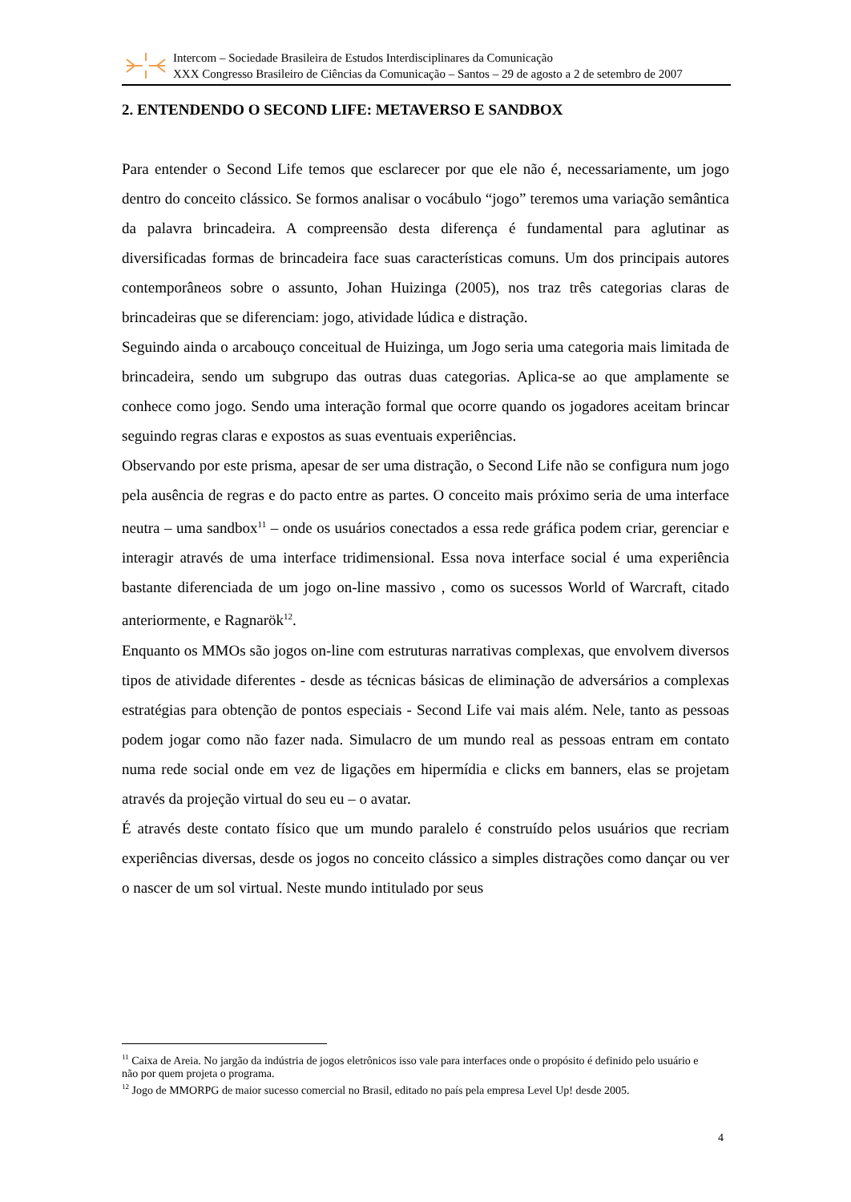Intercom – Sociedade Brasileira de Estudos Interdisciplinares da Comunicação
XXX Congresso Brasileiro de Ciências da Comunicação – Santos – 29 de agosto a 2 de setembro de 2007
2. ENTENDENDO O SECOND LIFE: METAVERSO E SANDBOX
Para entender o Second Life temos que esclarecer por que ele não é, necessariamente, um jogo dentro do conceito clássico. Se formos analisar o vocábulo “jogo” teremos uma variação semântica da palavra brincadeira. A compreensão desta diferença é fundamental para aglutinar as diversificadas formas de brincadeira face suas características comuns. Um dos principais autores contemporâneos sobre o assunto, Johan Huizinga (2005), nos traz três categorias claras de brincadeiras que se diferenciam: jogo, atividade lúdica e distração.
Seguindo ainda o arcabouço conceitual de Huizinga, um Jogo seria uma categoria mais limitada de brincadeira, sendo um subgrupo das outras duas categorias. Aplica-se ao que amplamente se conhece como jogo. Sendo uma interação formal que ocorre quando os jogadores aceitam brincar seguindo regras claras e expostos as suas eventuais experiências.
Observando por este prisma, apesar de ser uma distração, o Second Life não se configura num jogo pela ausência de regras e do pacto entre as partes. O conceito mais próximo seria de uma interface neutra – uma sandbox<sup>11</sup> – onde os usuários conectados a essa rede gráfica podem criar, gerenciar e interagir através de uma interface tridimensional. Essa nova interface social é uma experiência bastante diferenciada de um jogo on-line massivo , como os sucessos World of Warcraft, citado anteriormente, e Ragnarök<sup>12</sup>.
Enquanto os MMOs são jogos on-line com estruturas narrativas complexas, que envolvem diversos tipos de atividade diferentes - desde as técnicas básicas de eliminação de adversários a complexas estratégias para obtenção de pontos especiais - Second Life vai mais além. Nele, tanto as pessoas podem jogar como não fazer nada. Simulacro de um mundo real as pessoas entram em contato numa rede social onde em vez de ligações em hipermídia e clicks em banners, elas se projetam através da projeção virtual do seu eu – o avatar.
É através deste contato físico que um mundo paralelo é construído pelos usuários que recriam experiências diversas, desde os jogos no conceito clássico a simples distrações como dançar ou ver o nascer de um sol virtual. Neste mundo intitulado por seus
<sup>11</sup> Caixa de Areia. No jargão da indústria de jogos eletrônicos isso vale para interfaces onde o propósito é definido pelo usuário e não por quem projeta o programa.
<sup>12</sup> Jogo de MMORPG de maior sucesso comercial no Brasil, editado no país pela empresa Level Up! desde 2005.
4